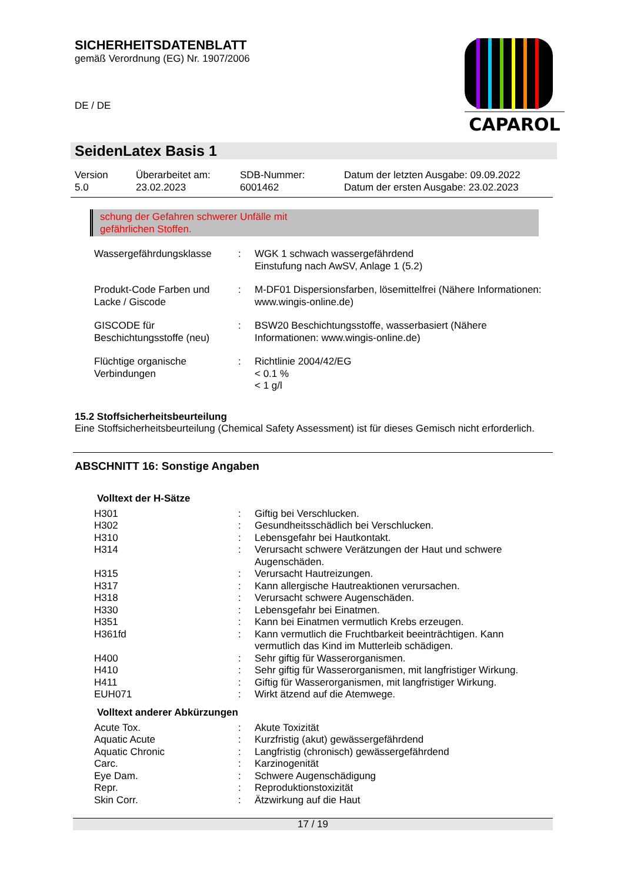SICHERHEITSDATENBLATT
gemäß Verordnung (EG) Nr. 1907/2006
DE / DE
CAPAROL
SeidenLatex Basis 1
Version
5.0
Überarbeitet am:
23.02.2023
SDB-Nummer:
6001462
Datum der letzten Ausgabe: 09.09.2022
Datum der ersten Ausgabe: 23.02.2023
schung der Gefahren schwerer Unfälle mit
gefährlichen Stoffen.
| Wassergefährdungsklasse | : | WGK 1 schwach wassergefährdend Einstufung nach AwSV, Anlage 1 (5.2) |
| Produkt-Code Farben und Lacke / Giscode | : | M-DF01 Dispersionsfarben, lösemittelfrei (Nähere Informationen: www.wingis-online.de) |
| GISCODE für Beschichtungsstoffe (neu) | : | BSW20 Beschichtungsstoffe, wasserbasiert (Nähere Informationen: www.wingis-online.de) |
| Flüchtige organische Verbindungen | : | Richtlinie 2004/42/EG < 0.1 % < 1 g/l |
15.2 Stoffsicherheitsbeurteilung
Eine Stoffsicherheitsbeurteilung (Chemical Safety Assessment) ist für dieses Gemisch nicht erforderlich.
ABSCHNITT 16: Sonstige Angaben
Volltext der H-Sätze
| H301 | : | Giftig bei Verschlucken. |
| H302 | : | Gesundheitsschädlich bei Verschlucken. |
| H310 | : | Lebensgefahr bei Hautkontakt. |
| H314 | : | Verursacht schwere Verätzungen der Haut und schwere Augenschäden. |
| H315 | : | Verursacht Hautreizungen. |
| H317 | : | Kann allergische Hautreaktionen verursachen. |
| H318 | : | Verursacht schwere Augenschäden. |
| H330 | : | Lebensgefahr bei Einatmen. |
| H351 | : | Kann bei Einatmen vermutlich Krebs erzeugen. |
| H361fd | : | Kann vermutlich die Fruchtbarkeit beeinträchtigen. Kann vermutlich das Kind im Mutterleib schädigen. |
| H400 | : | Sehr giftig für Wasserorganismen. |
| H410 | : | Sehr giftig für Wasserorganismen, mit langfristiger Wirkung. |
| H411 | : | Giftig für Wasserorganismen, mit langfristiger Wirkung. |
| EUH071 | : | Wirkt ätzend auf die Atemwege. |
Volltext anderer Abkürzungen
| Acute Tox. | : | Akute Toxizität |
| Aquatic Acute | : | Kurzfristig (akut) gewässergefährdend |
| Aquatic Chronic | : | Langfristig (chronisch) gewässergefährdend |
| Carc. | : | Karzinogenität |
| Eye Dam. | : | Schwere Augenschädigung |
| Repr. | : | Reproduktionstoxizität |
| Skin Corr. | : | Ätzwirkung auf die Haut |
17 / 19